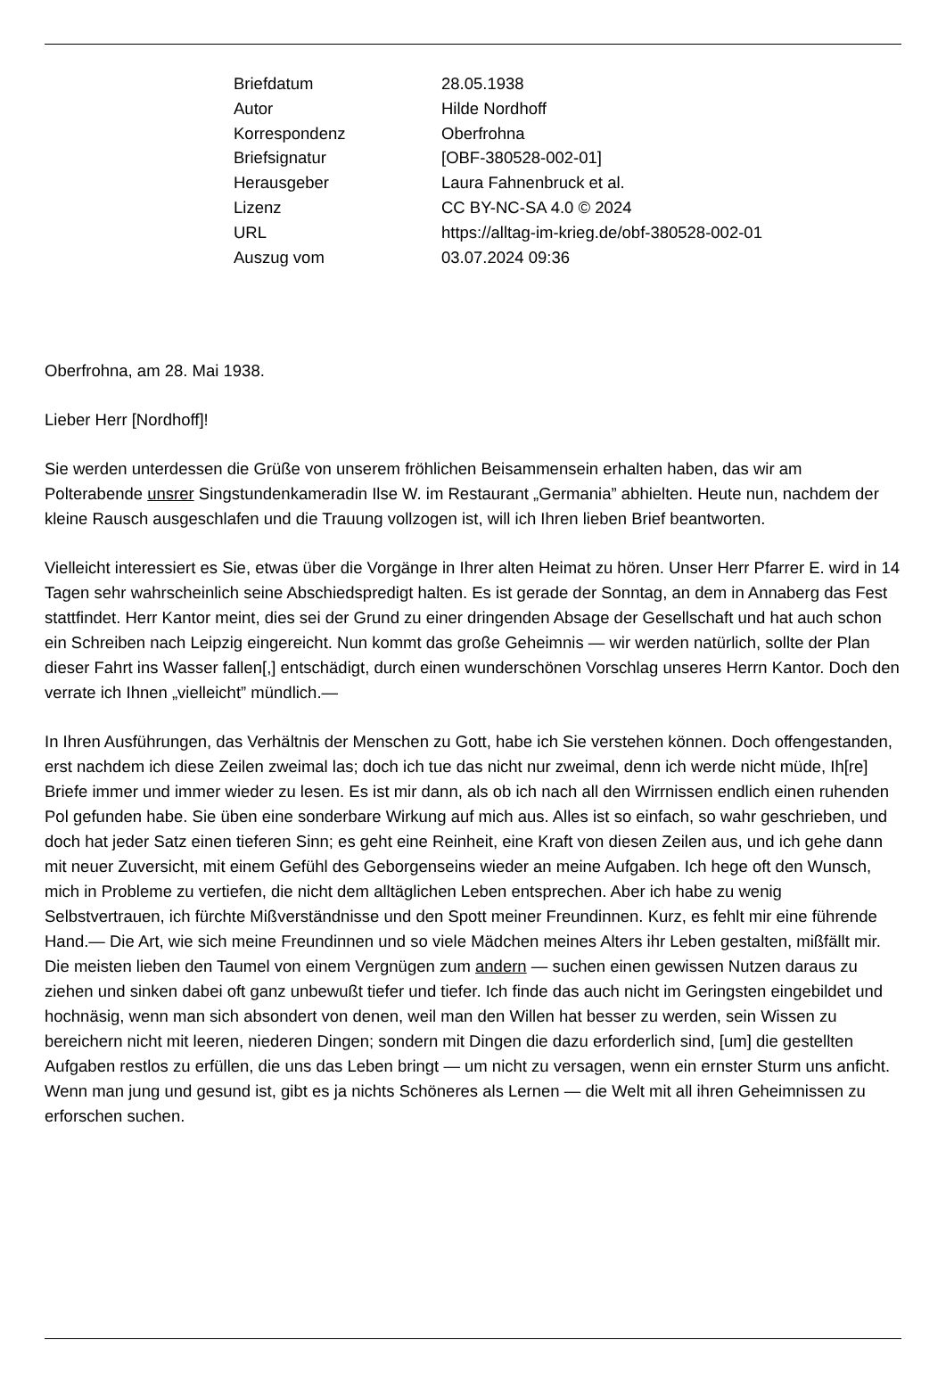| Briefdatum | 28.05.1938 |
| Autor | Hilde Nordhoff |
| Korrespondenz | Oberfrohna |
| Briefsignatur | [OBF-380528-002-01] |
| Herausgeber | Laura Fahnenbruck et al. |
| Lizenz | CC BY-NC-SA 4.0 © 2024 |
| URL | https://alltag-im-krieg.de/obf-380528-002-01 |
| Auszug vom | 03.07.2024 09:36 |
Oberfrohna, am 28. Mai 1938.
Lieber Herr [Nordhoff]!
Sie werden unterdessen die Grüße von unserem fröhlichen Beisammensein erhalten haben, das wir am Polterabende unsrer Singstundenkameradin Ilse W. im Restaurant „Germania” abhielten. Heute nun, nachdem der kleine Rausch ausgeschlafen und die Trauung vollzogen ist, will ich Ihren lieben Brief beantworten.
Vielleicht interessiert es Sie, etwas über die Vorgänge in Ihrer alten Heimat zu hören. Unser Herr Pfarrer E. wird in 14 Tagen sehr wahrscheinlich seine Abschiedspredigt halten. Es ist gerade der Sonntag, an dem in Annaberg das Fest stattfindet. Herr Kantor meint, dies sei der Grund zu einer dringenden Absage der Gesellschaft und hat auch schon ein Schreiben nach Leipzig eingereicht. Nun kommt das große Geheimnis — wir werden natürlich, sollte der Plan dieser Fahrt ins Wasser fallen[,] entschädigt, durch einen wunderschönen Vorschlag unseres Herrn Kantor. Doch den verrate ich Ihnen „vielleicht” mündlich.—
In Ihren Ausführungen, das Verhältnis der Menschen zu Gott, habe ich Sie verstehen können. Doch offengestanden, erst nachdem ich diese Zeilen zweimal las; doch ich tue das nicht nur zweimal, denn ich werde nicht müde, Ih[re] Briefe immer und immer wieder zu lesen. Es ist mir dann, als ob ich nach all den Wirrnissen endlich einen ruhenden Pol gefunden habe. Sie üben eine sonderbare Wirkung auf mich aus. Alles ist so einfach, so wahr geschrieben, und doch hat jeder Satz einen tieferen Sinn; es geht eine Reinheit, eine Kraft von diesen Zeilen aus, und ich gehe dann mit neuer Zuversicht, mit einem Gefühl des Geborgenseins wieder an meine Aufgaben. Ich hege oft den Wunsch, mich in Probleme zu vertiefen, die nicht dem alltäglichen Leben entsprechen. Aber ich habe zu wenig Selbstvertrauen, ich fürchte Mißverständnisse und den Spott meiner Freundinnen. Kurz, es fehlt mir eine führende Hand.— Die Art, wie sich meine Freundinnen und so viele Mädchen meines Alters ihr Leben gestalten, mißfällt mir. Die meisten lieben den Taumel von einem Vergnügen zum andern — suchen einen gewissen Nutzen daraus zu ziehen und sinken dabei oft ganz unbewußt tiefer und tiefer. Ich finde das auch nicht im Geringsten eingebildet und hochnäsig, wenn man sich absondert von denen, weil man den Willen hat besser zu werden, sein Wissen zu bereichern nicht mit leeren, niederen Dingen; sondern mit Dingen die dazu erforderlich sind, [um] die gestellten Aufgaben restlos zu erfüllen, die uns das Leben bringt — um nicht zu versagen, wenn ein ernster Sturm uns anficht. Wenn man jung und gesund ist, gibt es ja nichts Schöneres als Lernen — die Welt mit all ihren Geheimnissen zu erforschen suchen.